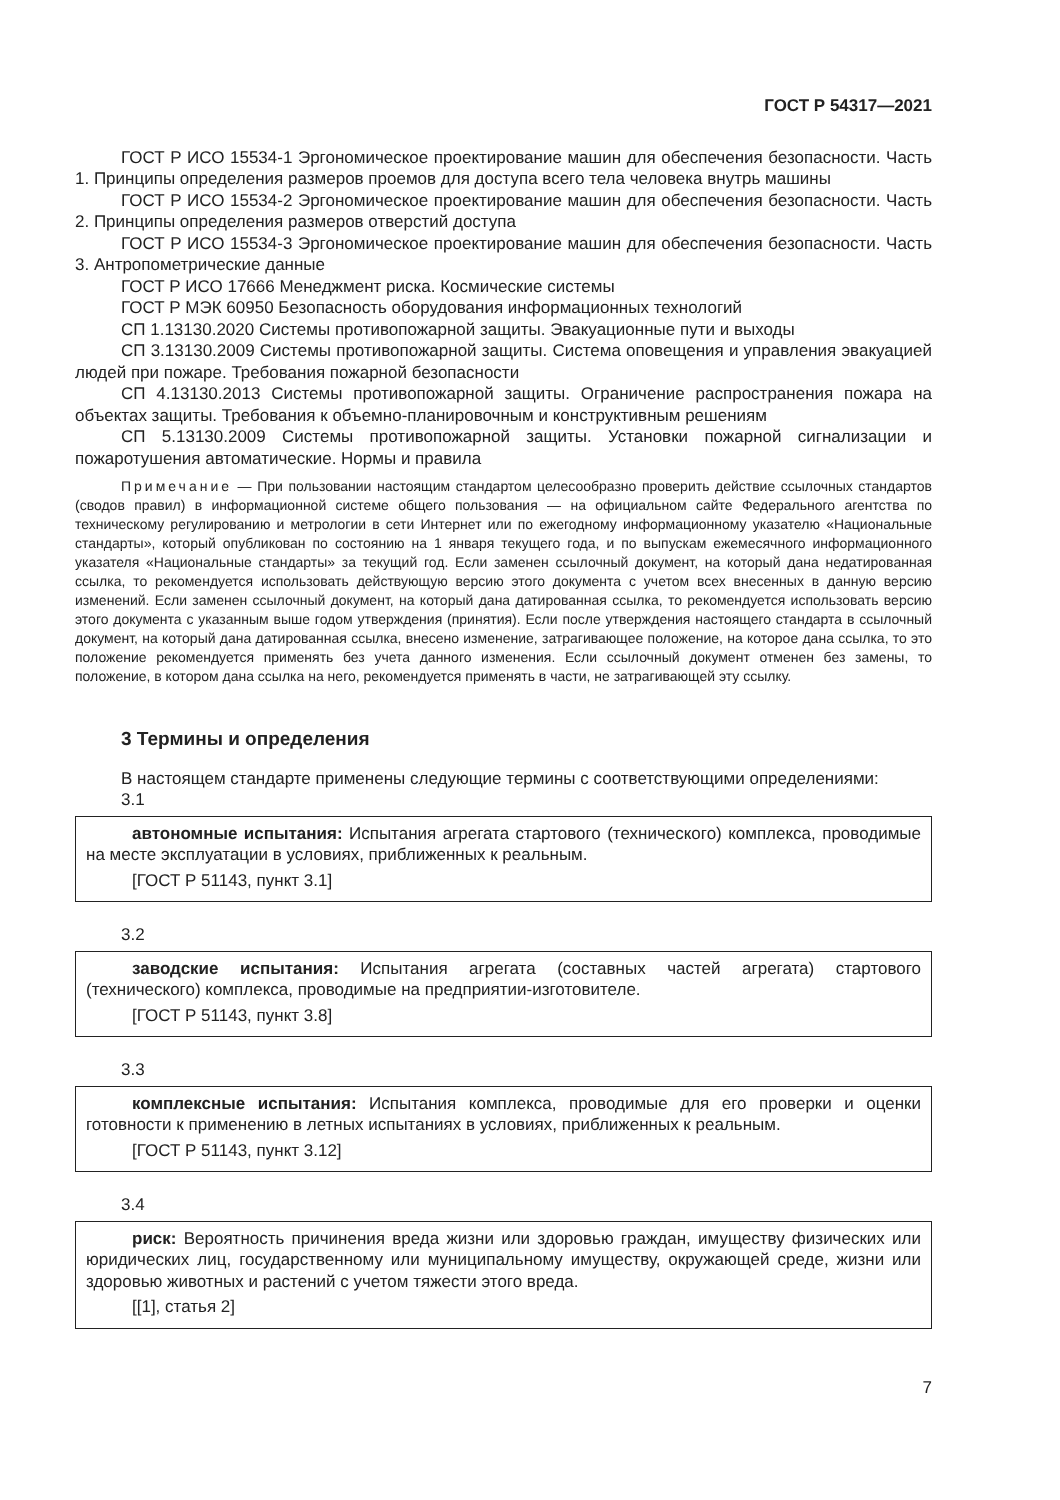ГОСТ Р 54317—2021
ГОСТ Р ИСО 15534-1 Эргономическое проектирование машин для обеспечения безопасности. Часть 1. Принципы определения размеров проемов для доступа всего тела человека внутрь машины
ГОСТ Р ИСО 15534-2 Эргономическое проектирование машин для обеспечения безопасности. Часть 2. Принципы определения размеров отверстий доступа
ГОСТ Р ИСО 15534-3 Эргономическое проектирование машин для обеспечения безопасности. Часть 3. Антропометрические данные
ГОСТ Р ИСО 17666 Менеджмент риска. Космические системы
ГОСТ Р МЭК 60950 Безопасность оборудования информационных технологий
СП 1.13130.2020 Системы противопожарной защиты. Эвакуационные пути и выходы
СП 3.13130.2009 Системы противопожарной защиты. Система оповещения и управления эвакуацией людей при пожаре. Требования пожарной безопасности
СП 4.13130.2013 Системы противопожарной защиты. Ограничение распространения пожара на объектах защиты. Требования к объемно-планировочным и конструктивным решениям
СП 5.13130.2009 Системы противопожарной защиты. Установки пожарной сигнализации и пожаротушения автоматические. Нормы и правила
Примечание — При пользовании настоящим стандартом целесообразно проверить действие ссылочных стандартов (сводов правил) в информационной системе общего пользования — на официальном сайте Федерального агентства по техническому регулированию и метрологии в сети Интернет или по ежегодному информационному указателю «Национальные стандарты», который опубликован по состоянию на 1 января текущего года, и по выпускам ежемесячного информационного указателя «Национальные стандарты» за текущий год. Если заменен ссылочный документ, на который дана недатированная ссылка, то рекомендуется использовать действующую версию этого документа с учетом всех внесенных в данную версию изменений. Если заменен ссылочный документ, на который дана датированная ссылка, то рекомендуется использовать версию этого документа с указанным выше годом утверждения (принятия). Если после утверждения настоящего стандарта в ссылочный документ, на который дана датированная ссылка, внесено изменение, затрагивающее положение, на которое дана ссылка, то это положение рекомендуется применять без учета данного изменения. Если ссылочный документ отменен без замены, то положение, в котором дана ссылка на него, рекомендуется применять в части, не затрагивающей эту ссылку.
3 Термины и определения
В настоящем стандарте применены следующие термины с соответствующими определениями:
3.1
автономные испытания: Испытания агрегата стартового (технического) комплекса, проводимые на месте эксплуатации в условиях, приближенных к реальным.
[ГОСТ Р 51143, пункт 3.1]
3.2
заводские испытания: Испытания агрегата (составных частей агрегата) стартового (технического) комплекса, проводимые на предприятии-изготовителе.
[ГОСТ Р 51143, пункт 3.8]
3.3
комплексные испытания: Испытания комплекса, проводимые для его проверки и оценки готовности к применению в летных испытаниях в условиях, приближенных к реальным.
[ГОСТ Р 51143, пункт 3.12]
3.4
риск: Вероятность причинения вреда жизни или здоровью граждан, имуществу физических или юридических лиц, государственному или муниципальному имуществу, окружающей среде, жизни или здоровью животных и растений с учетом тяжести этого вреда.
[[1], статья 2]
7